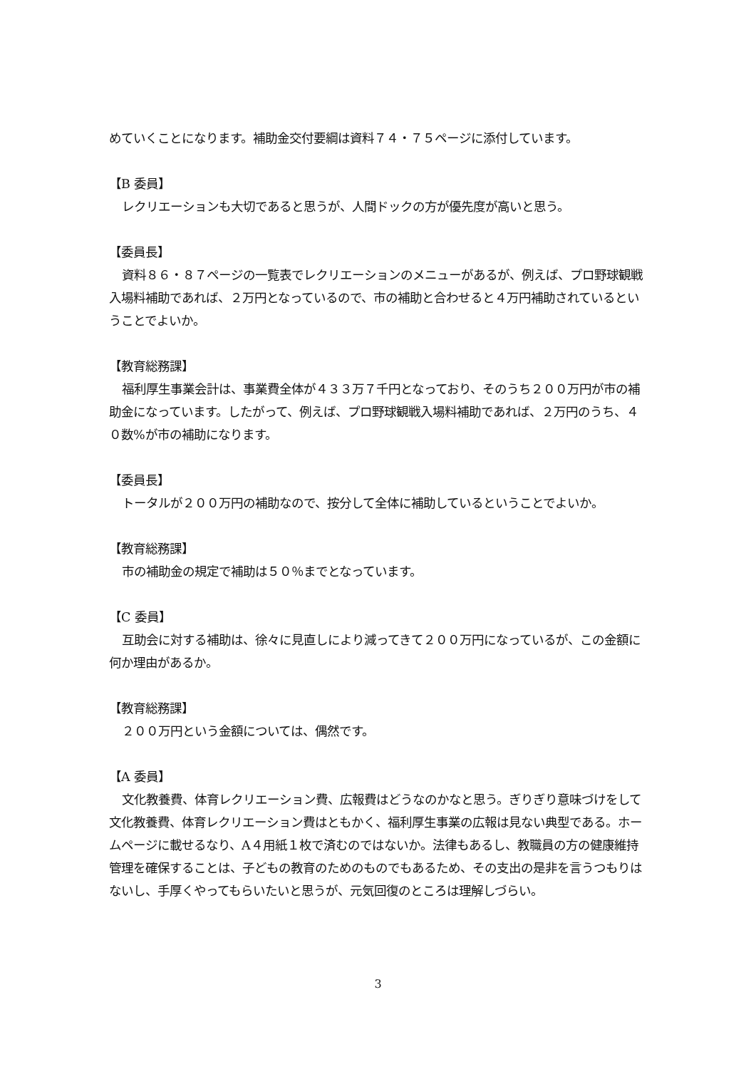めていくことになります。補助金交付要綱は資料７４・７５ページに添付しています。
【B 委員】
レクリエーションも大切であると思うが、人間ドックの方が優先度が高いと思う。
【委員長】
資料８６・８７ページの一覧表でレクリエーションのメニューがあるが、例えば、プロ野球観戦入場料補助であれば、２万円となっているので、市の補助と合わせると４万円補助されているということでよいか。
【教育総務課】
福利厚生事業会計は、事業費全体が４３３万７千円となっており、そのうち２００万円が市の補助金になっています。したがって、例えば、プロ野球観戦入場料補助であれば、２万円のうち、４０数%が市の補助になります。
【委員長】
トータルが２００万円の補助なので、按分して全体に補助しているということでよいか。
【教育総務課】
市の補助金の規定で補助は５０％までとなっています。
【C 委員】
互助会に対する補助は、徐々に見直しにより減ってきて２００万円になっているが、この金額に何か理由があるか。
【教育総務課】
２００万円という金額については、偶然です。
【A 委員】
文化教養費、体育レクリエーション費、広報費はどうなのかなと思う。ぎりぎり意味づけをして文化教養費、体育レクリエーション費はともかく、福利厚生事業の広報は見ない典型である。ホームページに載せるなり、A４用紙１枚で済むのではないか。法律もあるし、教職員の方の健康維持管理を確保することは、子どもの教育のためのものでもあるため、その支出の是非を言うつもりはないし、手厚くやってもらいたいと思うが、元気回復のところは理解しづらい。
3